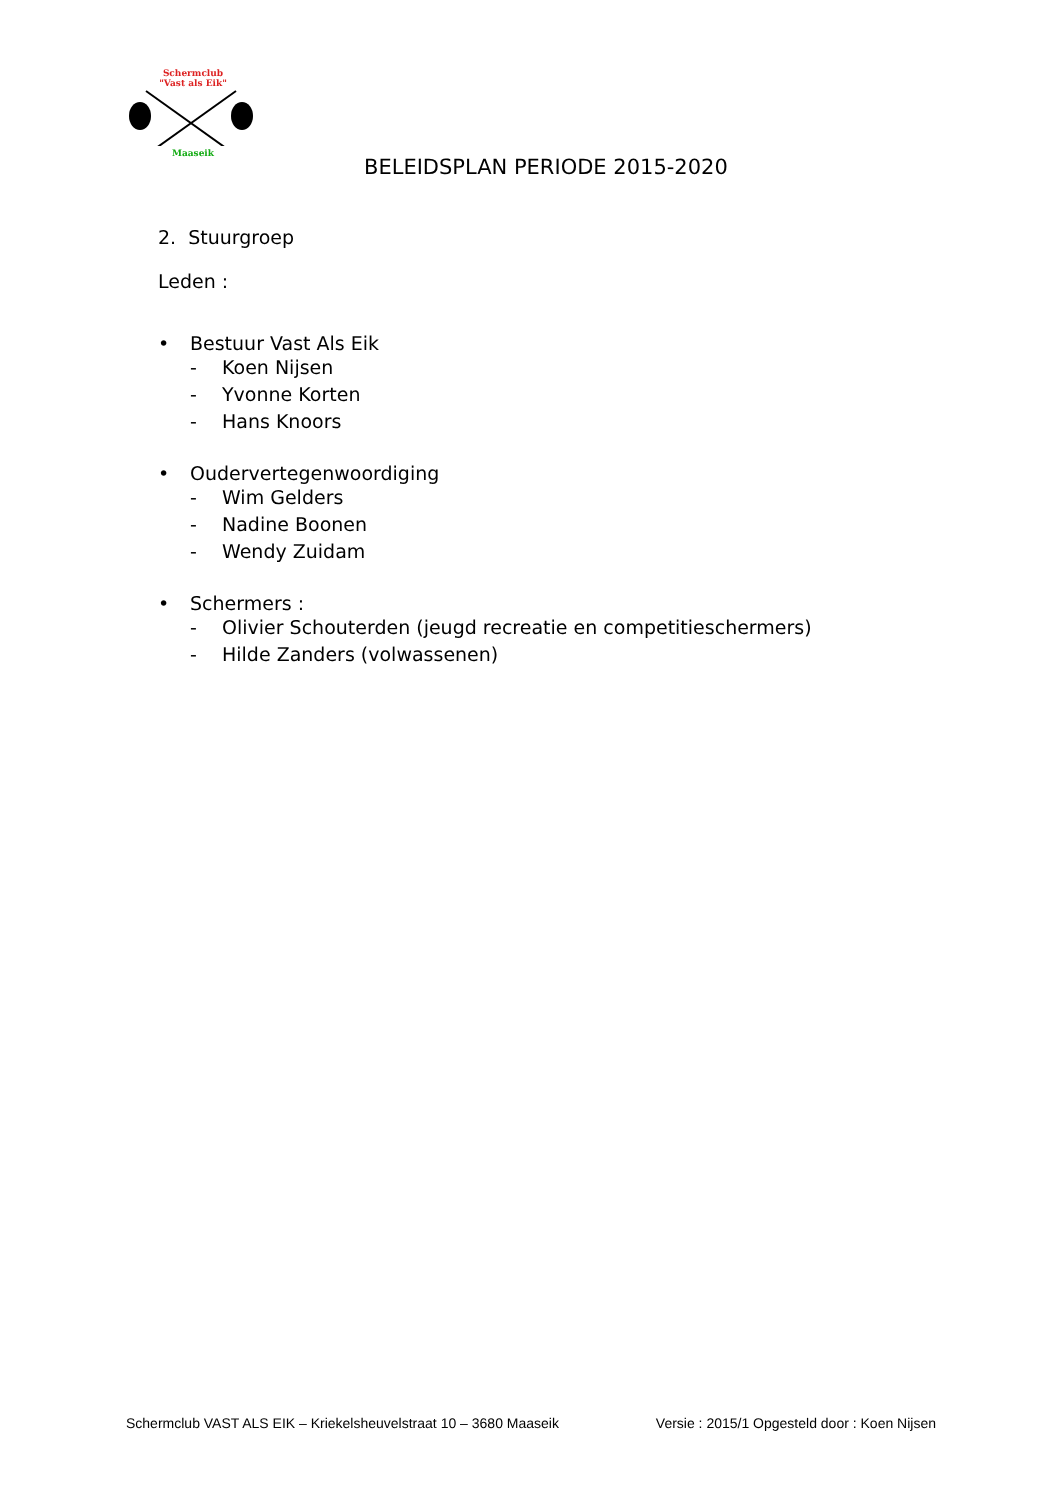Schermclub
"Vast als Eik"
Maaseik
BELEIDSPLAN PERIODE 2015-2020
2. Stuurgroep
Leden :
• Bestuur Vast Als Eik
- Koen Nijsen
- Yvonne Korten
- Hans Knoors
• Oudervertegenwoordiging
- Wim Gelders
- Nadine Boonen
- Wendy Zuidam
• Schermers :
- Olivier Schouterden (jeugd recreatie en competitieschermers)
- Hilde Zanders (volwassenen)
Schermclub VAST ALS EIK – Kriekelsheuvelstraat 10 – 3680 Maaseik Versie : 2015/1 Opgesteld door : Koen Nijsen